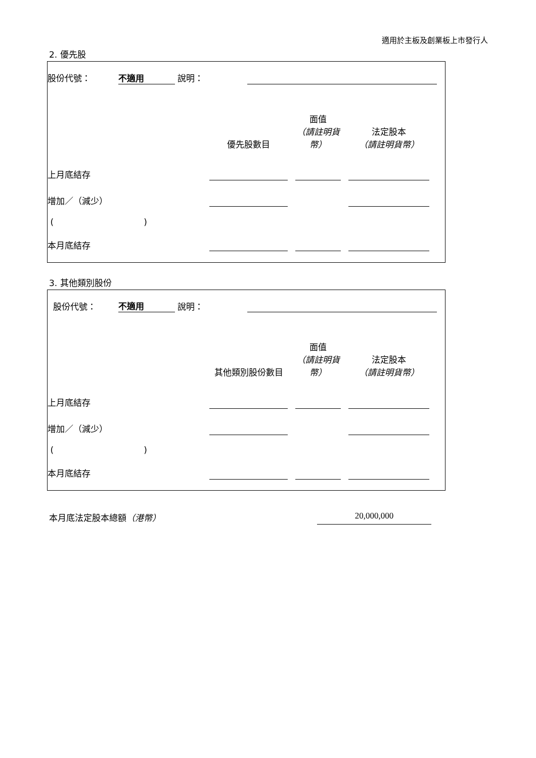適用於主板及創業板上市發行人
2. 優先股
| 股份代號： | 不適用 | | 說明： | | |
| | 優先股數目 | | 面值 （請註明貨幣） | | 法定股本 （請註明貨幣） | |
| 上月底結存 | | | | | | |
| 增加／（減少） | | | | | | |
| ( ) | | | | | | |
| 本月底結存 | | | | | | |
3. 其他類別股份
| 股份代號： | 不適用 | | 說明： | | |
| | 其他類別股份數目 | | 面值 （請註明貨幣） | | 法定股本 （請註明貨幣） | |
| 上月底結存 | | | | | | |
| 增加／（減少） | | | | | | |
| ( ) | | | | | | |
| 本月底結存 | | | | | | |
本月底法定股本總額（港幣） 20,000,000